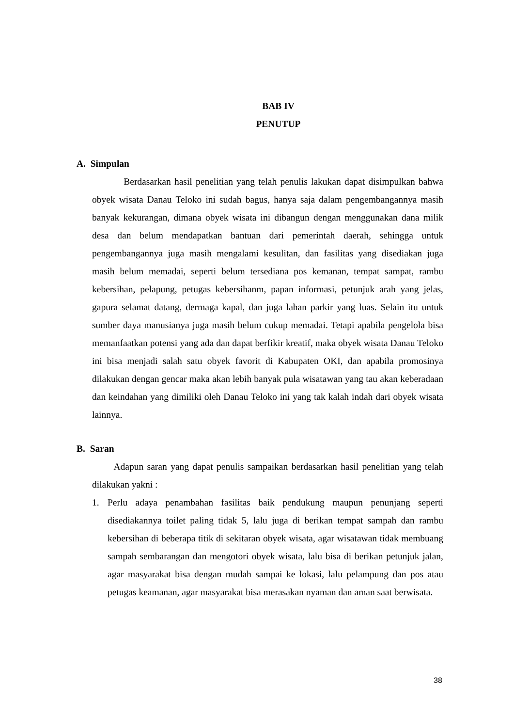BAB IV
PENUTUP
A. Simpulan
Berdasarkan hasil penelitian yang telah penulis lakukan dapat disimpulkan bahwa obyek wisata Danau Teloko ini sudah bagus, hanya saja dalam pengembangannya masih banyak kekurangan, dimana obyek wisata ini dibangun dengan menggunakan dana milik desa dan belum mendapatkan bantuan dari pemerintah daerah, sehingga untuk pengembangannya juga masih mengalami kesulitan, dan fasilitas yang disediakan juga masih belum memadai, seperti belum tersediana pos kemanan, tempat sampat, rambu kebersihan, pelapung, petugas kebersihanm, papan informasi, petunjuk arah yang jelas, gapura selamat datang, dermaga kapal, dan juga lahan parkir yang luas. Selain itu untuk sumber daya manusianya juga masih belum cukup memadai. Tetapi apabila pengelola bisa memanfaatkan potensi yang ada dan dapat berfikir kreatif, maka obyek wisata Danau Teloko ini bisa menjadi salah satu obyek favorit di Kabupaten OKI, dan apabila promosinya dilakukan dengan gencar maka akan lebih banyak pula wisatawan yang tau akan keberadaan dan keindahan yang dimiliki oleh Danau Teloko ini yang tak kalah indah dari obyek wisata lainnya.
B. Saran
Adapun saran yang dapat penulis sampaikan berdasarkan hasil penelitian yang telah dilakukan yakni :
1. Perlu adaya penambahan fasilitas baik pendukung maupun penunjang seperti disediakannya toilet paling tidak 5, lalu juga di berikan tempat sampah dan rambu kebersihan di beberapa titik di sekitaran obyek wisata, agar wisatawan tidak membuang sampah sembarangan dan mengotori obyek wisata, lalu bisa di berikan petunjuk jalan, agar masyarakat bisa dengan mudah sampai ke lokasi, lalu pelampung dan pos atau petugas keamanan, agar masyarakat bisa merasakan nyaman dan aman saat berwisata.
38